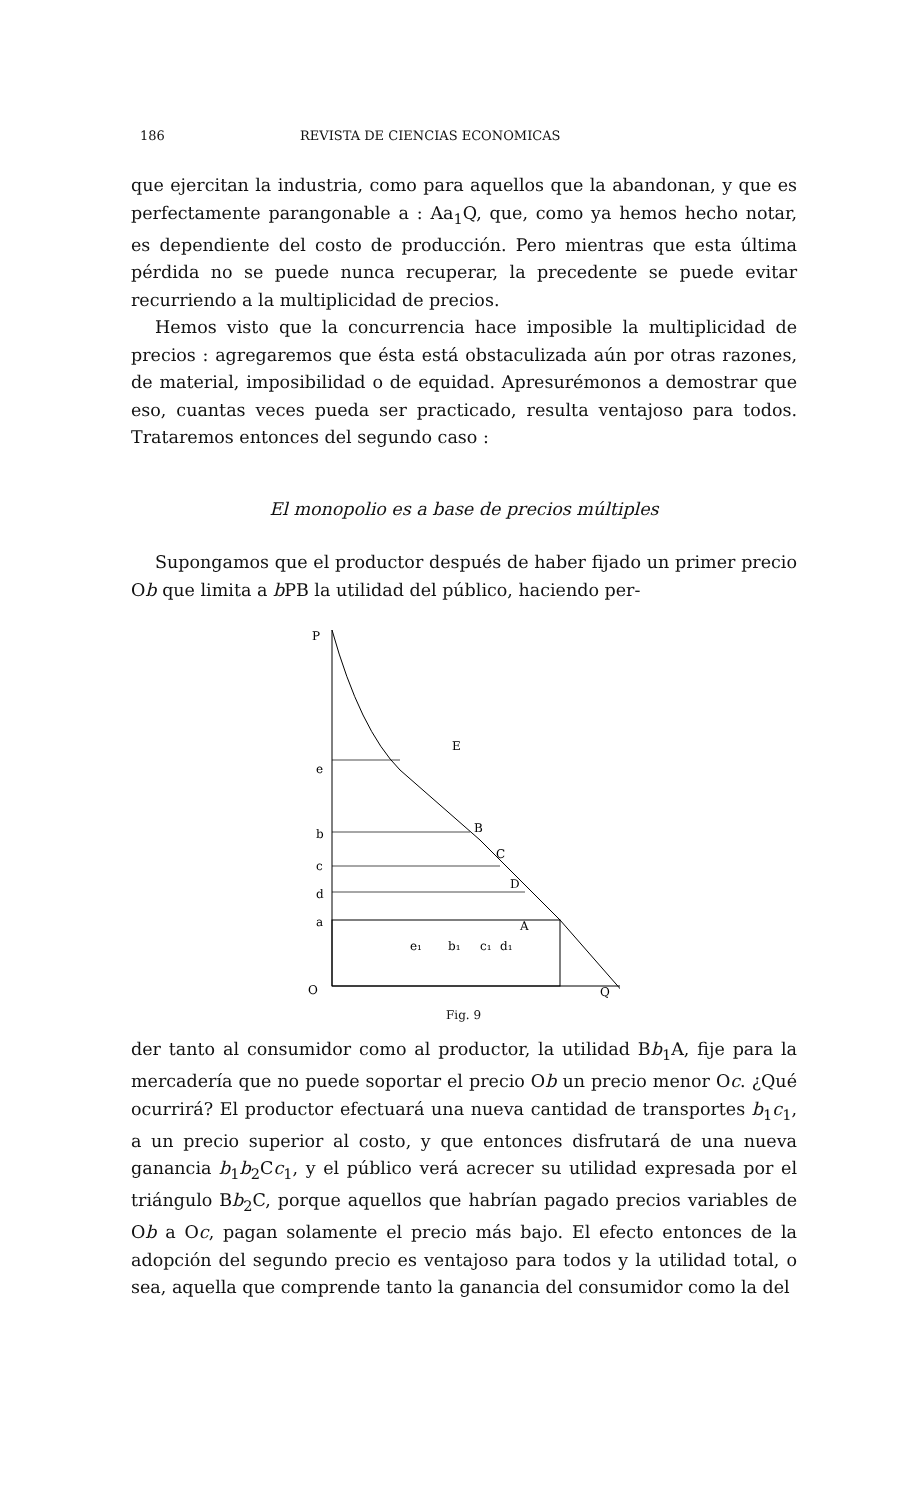186 REVISTA DE CIENCIAS ECONOMICAS
que ejercitan la industria, como para aquellos que la abandonan, y que es perfectamente parangonable a : Aa<sub>1</sub>Q, que, como ya hemos hecho notar, es dependiente del costo de producción. Pero mientras que esta última pérdida no se puede nunca recuperar, la precedente se puede evitar recurriendo a la multiplicidad de precios.
Hemos visto que la concurrencia hace imposible la multiplicidad de precios : agregaremos que ésta está obstaculizada aún por otras razones, de material, imposibilidad o de equidad. Apresurémonos a demostrar que eso, cuantas veces pueda ser practicado, resulta ventajoso para todos. Trataremos entonces del segundo caso :
El monopolio es a base de precios múltiples
Supongamos que el productor después de haber fijado un primer precio Ob que limita a b PB la utilidad del público, haciendo per-
P
e
b
c
d
a
O
Q
E
B
C
D
A
e₁
b₁
c₁
d₁
Fig. 9
der tanto al consumidor como al productor, la utilidad Bb<sub>1</sub>A, fije para la mercadería que no puede soportar el precio Ob un precio menor Oc. ¿Qué ocurrirá? El productor efectuará una nueva cantidad de transportes b<sub>1</sub>c<sub>1</sub>, a un precio superior al costo, y que entonces disfrutará de una nueva ganancia b<sub>1</sub>b<sub>2</sub>Cc<sub>1</sub>, y el público verá acrecer su utilidad expresada por el triángulo Bb<sub>2</sub>C, porque aquellos que habrían pagado precios variables de Ob a Oc, pagan solamente el precio más bajo. El efecto entonces de la adopción del segundo precio es ventajoso para todos y la utilidad total, o sea, aquella que comprende tanto la ganancia del consumidor como la del